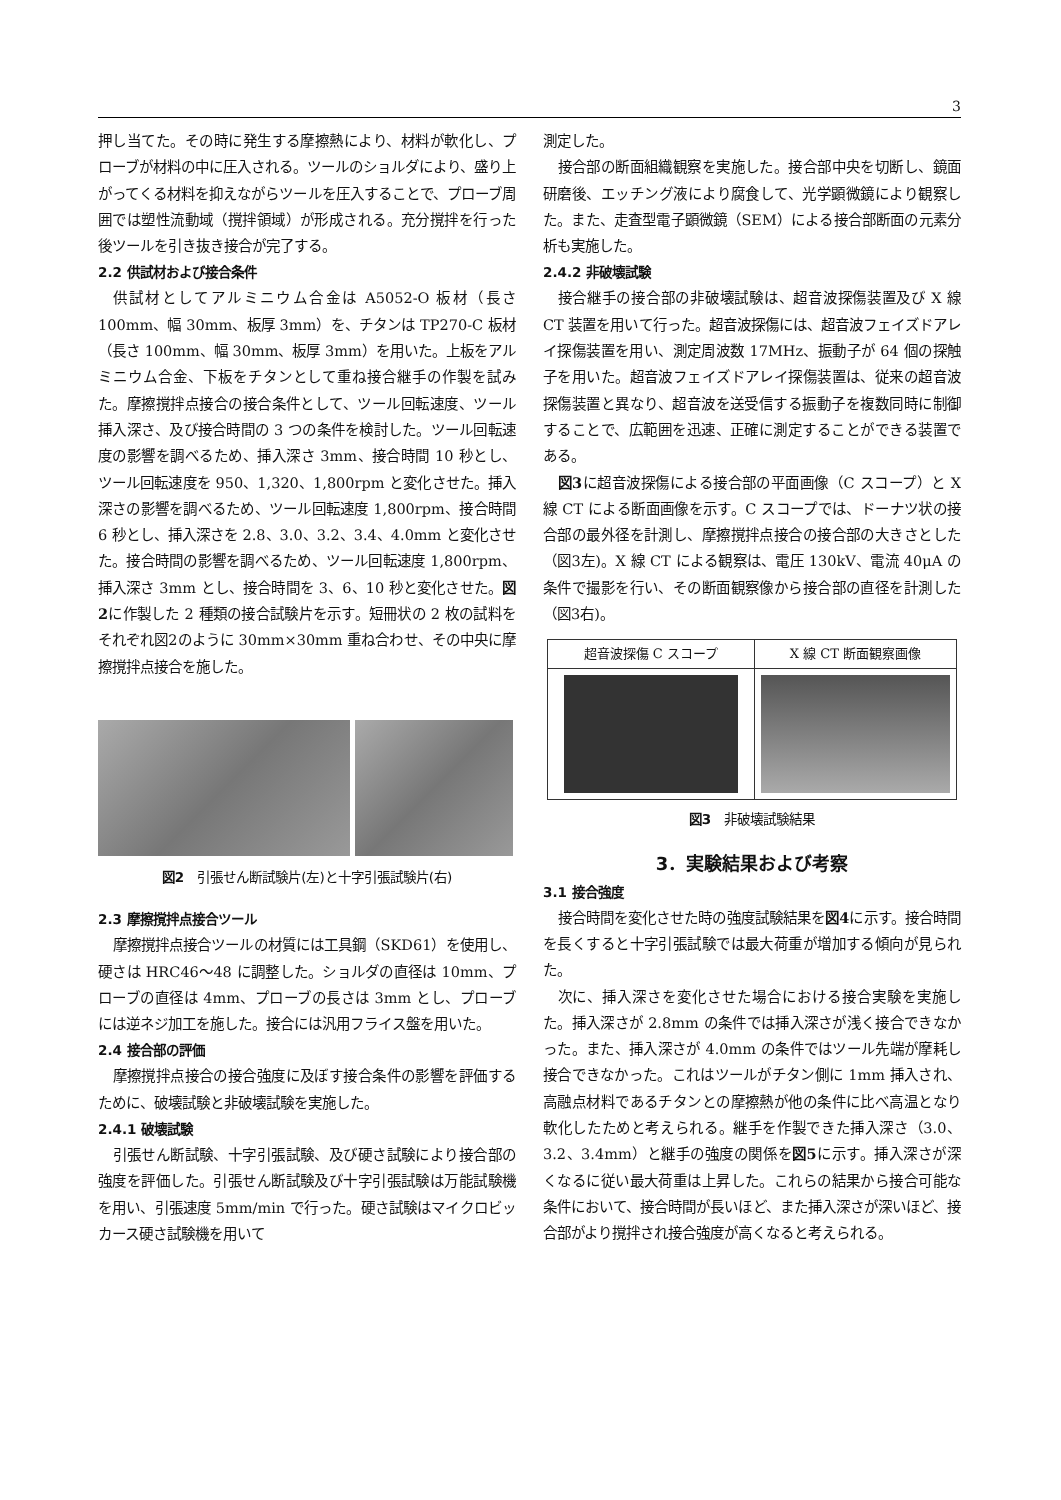3
押し当てた。その時に発生する摩擦熱により、材料が軟化し、プローブが材料の中に圧入される。ツールのショルダにより、盛り上がってくる材料を抑えながらツールを圧入することで、プローブ周囲では塑性流動域（撹拌領域）が形成される。充分撹拌を行った後ツールを引き抜き接合が完了する。
2.2 供試材および接合条件
供試材としてアルミニウム合金は A5052-O 板材（長さ 100mm、幅 30mm、板厚 3mm）を、チタンは TP270-C 板材（長さ 100mm、幅 30mm、板厚 3mm）を用いた。上板をアルミニウム合金、下板をチタンとして重ね接合継手の作製を試みた。摩擦撹拌点接合の接合条件として、ツール回転速度、ツール挿入深さ、及び接合時間の 3 つの条件を検討した。ツール回転速度の影響を調べるため、挿入深さ 3mm、接合時間 10 秒とし、ツール回転速度を 950、1,320、1,800rpm と変化させた。挿入深さの影響を調べるため、ツール回転速度 1,800rpm、接合時間 6 秒とし、挿入深さを 2.8、3.0、3.2、3.4、4.0mm と変化させた。接合時間の影響を調べるため、ツール回転速度 1,800rpm、挿入深さ 3mm とし、接合時間を 3、6、10 秒と変化させた。図2に作製した 2 種類の接合試験片を示す。短冊状の 2 枚の試料をそれぞれ図2のように 30mm×30mm 重ね合わせ、その中央に摩擦撹拌点接合を施した。
図2　引張せん断試験片(左)と十字引張試験片(右)
2.3 摩擦撹拌点接合ツール
摩擦撹拌点接合ツールの材質には工具鋼（SKD61）を使用し、硬さは HRC46～48 に調整した。ショルダの直径は 10mm、プローブの直径は 4mm、プローブの長さは 3mm とし、プローブには逆ネジ加工を施した。接合には汎用フライス盤を用いた。
2.4 接合部の評価
摩擦撹拌点接合の接合強度に及ぼす接合条件の影響を評価するために、破壊試験と非破壊試験を実施した。
2.4.1 破壊試験
引張せん断試験、十字引張試験、及び硬さ試験により接合部の強度を評価した。引張せん断試験及び十字引張試験は万能試験機を用い、引張速度 5mm/min で行った。硬さ試験はマイクロビッカース硬さ試験機を用いて
測定した。
接合部の断面組織観察を実施した。接合部中央を切断し、鏡面研磨後、エッチング液により腐食して、光学顕微鏡により観察した。また、走査型電子顕微鏡（SEM）による接合部断面の元素分析も実施した。
2.4.2 非破壊試験
接合継手の接合部の非破壊試験は、超音波探傷装置及び X 線 CT 装置を用いて行った。超音波探傷には、超音波フェイズドアレイ探傷装置を用い、測定周波数 17MHz、振動子が 64 個の探触子を用いた。超音波フェイズドアレイ探傷装置は、従来の超音波探傷装置と異なり、超音波を送受信する振動子を複数同時に制御することで、広範囲を迅速、正確に測定することができる装置である。
図3に超音波探傷による接合部の平面画像（C スコープ）と X 線 CT による断面画像を示す。C スコープでは、ドーナツ状の接合部の最外径を計測し、摩擦撹拌点接合の接合部の大きさとした（図3左)。X 線 CT による観察は、電圧 130kV、電流 40μA の条件で撮影を行い、その断面観察像から接合部の直径を計測した（図3右)。
| 超音波探傷 C スコープ | X 線 CT 断面観察画像 |
図3　非破壊試験結果
3．実験結果および考察
3.1 接合強度
接合時間を変化させた時の強度試験結果を図4に示す。接合時間を長くすると十字引張試験では最大荷重が増加する傾向が見られた。
次に、挿入深さを変化させた場合における接合実験を実施した。挿入深さが 2.8mm の条件では挿入深さが浅く接合できなかった。また、挿入深さが 4.0mm の条件ではツール先端が摩耗し接合できなかった。これはツールがチタン側に 1mm 挿入され、高融点材料であるチタンとの摩擦熱が他の条件に比べ高温となり軟化したためと考えられる。継手を作製できた挿入深さ（3.0、3.2、3.4mm）と継手の強度の関係を図5に示す。挿入深さが深くなるに従い最大荷重は上昇した。これらの結果から接合可能な条件において、接合時間が長いほど、また挿入深さが深いほど、接合部がより撹拌され接合強度が高くなると考えられる。